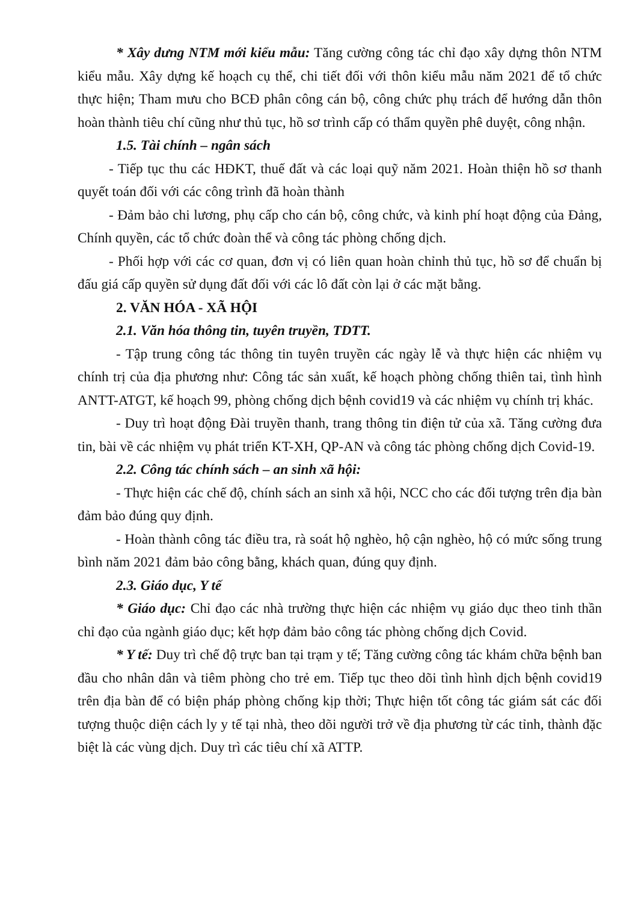* Xây dưng NTM mới kiểu mẫu: Tăng cường công tác chỉ đạo xây dựng thôn NTM kiểu mẫu. Xây dựng kế hoạch cụ thể, chi tiết đối với thôn kiểu mẫu năm 2021 để tổ chức thực hiện; Tham mưu cho BCĐ phân công cán bộ, công chức phụ trách để hướng dẫn thôn hoàn thành tiêu chí cũng như thủ tục, hồ sơ trình cấp có thẩm quyền phê duyệt, công nhận.
1.5. Tài chính – ngân sách
- Tiếp tục thu các HĐKT, thuế đất và các loại quỹ năm 2021. Hoàn thiện hồ sơ thanh quyết toán đối với các công trình đã hoàn thành
- Đảm bảo chi lương, phụ cấp cho cán bộ, công chức, và kinh phí hoạt động của Đảng, Chính quyền, các tổ chức đoàn thể và công tác phòng chống dịch.
- Phối hợp với các cơ quan, đơn vị có liên quan hoàn chỉnh thủ tục, hồ sơ để chuẩn bị đấu giá cấp quyền sử dụng đất đối với các lô đất còn lại ở các mặt bằng.
2. VĂN HÓA - XÃ HỘI
2.1. Văn hóa thông tin, tuyên truyền, TDTT.
- Tập trung công tác thông tin tuyên truyền các ngày lễ và thực hiện các nhiệm vụ chính trị của địa phương như: Công tác sản xuất, kế hoạch phòng chống thiên tai, tình hình ANTT-ATGT, kế hoạch 99, phòng chống dịch bệnh covid19 và các nhiệm vụ chính trị khác.
- Duy trì hoạt động Đài truyền thanh, trang thông tin điện tử của xã. Tăng cường đưa tin, bài về các nhiệm vụ phát triển KT-XH, QP-AN và công tác phòng chống dịch Covid-19.
2.2. Công tác chính sách – an sinh xã hội:
- Thực hiện các chế độ, chính sách an sinh xã hội, NCC cho các đối tượng trên địa bàn đảm bảo đúng quy định.
- Hoàn thành công tác điều tra, rà soát hộ nghèo, hộ cận nghèo, hộ có mức sống trung bình năm 2021 đảm bảo công bằng, khách quan, đúng quy định.
2.3. Giáo dục, Y tế
* Giáo dục: Chỉ đạo các nhà trường thực hiện các nhiệm vụ giáo dục theo tinh thần chỉ đạo của ngành giáo dục; kết hợp đảm bảo công tác phòng chống dịch Covid.
* Y tế: Duy trì chế độ trực ban tại trạm y tế; Tăng cường công tác khám chữa bệnh ban đầu cho nhân dân và tiêm phòng cho trẻ em. Tiếp tục theo dõi tình hình dịch bệnh covid19 trên địa bàn để có biện pháp phòng chống kịp thời; Thực hiện tốt công tác giám sát các đối tượng thuộc diện cách ly y tế tại nhà, theo dõi người trở về địa phương từ các tỉnh, thành đặc biệt là các vùng dịch. Duy trì các tiêu chí xã ATTP.